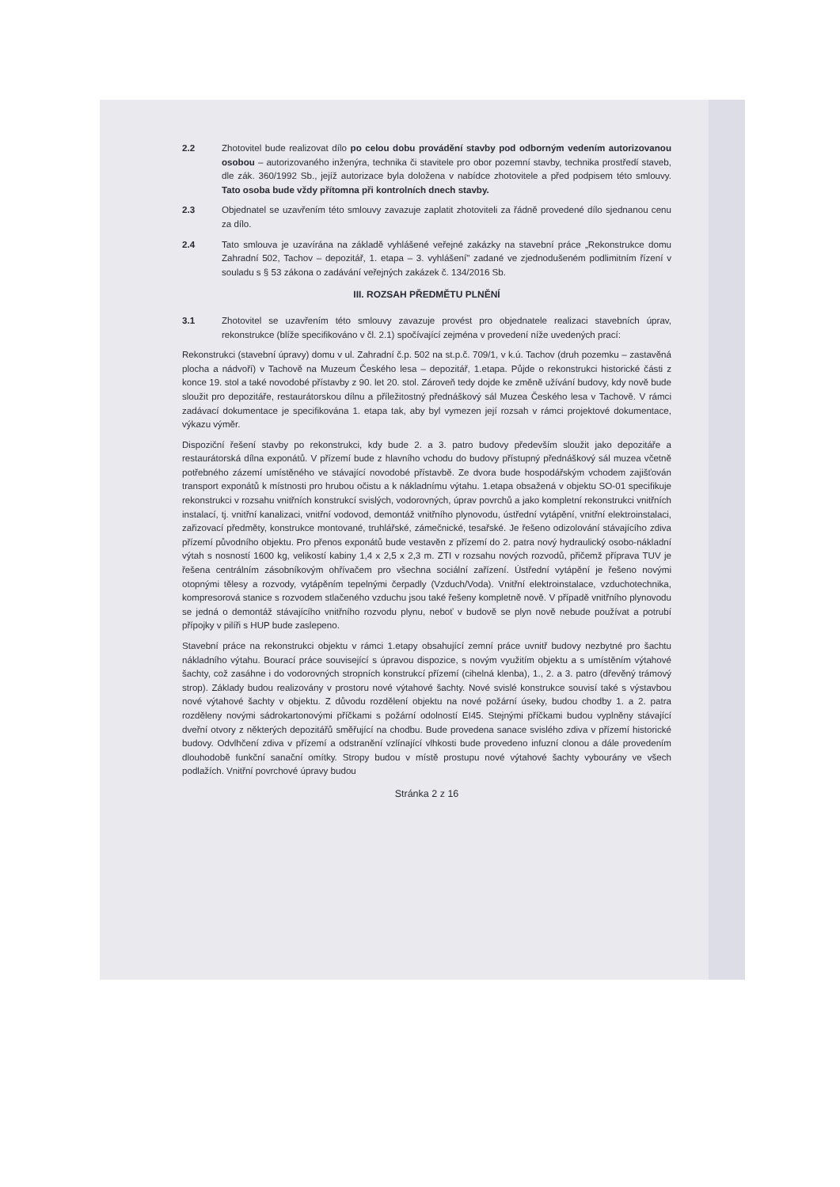2.2 Zhotovitel bude realizovat dílo po celou dobu provádění stavby pod odborným vedením autorizovanou osobou – autorizovaného inženýra, technika či stavitele pro obor pozemní stavby, technika prostředí staveb, dle zák. 360/1992 Sb., jejíž autorizace byla doložena v nabídce zhotovitele a před podpisem této smlouvy. Tato osoba bude vždy přítomna při kontrolních dnech stavby.
2.3 Objednatel se uzavřením této smlouvy zavazuje zaplatit zhotoviteli za řádně provedené dílo sjednanou cenu za dílo.
2.4 Tato smlouva je uzavírána na základě vyhlášené veřejné zakázky na stavební práce „Rekonstrukce domu Zahradní 502, Tachov – depozitář, 1. etapa – 3. vyhlášení" zadané ve zjednodušeném podlimitním řízení v souladu s § 53 zákona o zadávání veřejných zakázek č. 134/2016 Sb.
III. ROZSAH PŘEDMĚTU PLNĚNÍ
3.1 Zhotovitel se uzavřením této smlouvy zavazuje provést pro objednatele realizaci stavebních úprav, rekonstrukce (blíže specifikováno v čl. 2.1) spočívající zejména v provedení níže uvedených prací:
Rekonstrukci (stavební úpravy) domu v ul. Zahradní č.p. 502 na st.p.č. 709/1, v k.ú. Tachov (druh pozemku – zastavěná plocha a nádvoří) v Tachově na Muzeum Českého lesa – depozitář, 1.etapa. Půjde o rekonstrukci historické části z konce 19. stol a také novodobé přístavby z 90. let 20. stol. Zároveň tedy dojde ke změně užívání budovy, kdy nově bude sloužit pro depozitáře, restaurátorskou dílnu a příležitostný přednáškový sál Muzea Českého lesa v Tachově. V rámci zadávací dokumentace je specifikována 1. etapa tak, aby byl vymezen její rozsah v rámci projektové dokumentace, výkazu výměr.
Dispoziční řešení stavby po rekonstrukci, kdy bude 2. a 3. patro budovy především sloužit jako depozitáře a restaurátorská dílna exponátů. V přízemí bude z hlavního vchodu do budovy přístupný přednáškový sál muzea včetně potřebného zázemí umístěného ve stávající novodobé přístavbě. Ze dvora bude hospodářským vchodem zajišťován transport exponátů k místnosti pro hrubou očistu a k nákladnímu výtahu. 1.etapa obsažená v objektu SO-01 specifikuje rekonstrukci v rozsahu vnitřních konstrukcí svislých, vodorovných, úprav povrchů a jako kompletní rekonstrukci vnitřních instalací, tj. vnitřní kanalizaci, vnitřní vodovod, demontáž vnitřního plynovodu, ústřední vytápění, vnitřní elektroinstalaci, zařizovací předměty, konstrukce montované, truhlářské, zámečnické, tesařské. Je řešeno odizolování stávajícího zdiva přízemí původního objektu. Pro přenos exponátů bude vestavěn z přízemí do 2. patra nový hydraulický osobo-nákladní výtah s nosností 1600 kg, velikostí kabiny 1,4 x 2,5 x 2,3 m. ZTI v rozsahu nových rozvodů, přičemž příprava TUV je řešena centrálním zásobníkovým ohřívačem pro všechna sociální zařízení. Ústřední vytápění je řešeno novými otopnými tělesy a rozvody, vytápěním tepelnými čerpadly (Vzduch/Voda). Vnitřní elektroinstalace, vzduchotechnika, kompresorová stanice s rozvodem stlačeného vzduchu jsou také řešeny kompletně nově. V případě vnitřního plynovodu se jedná o demontáž stávajícího vnitřního rozvodu plynu, neboť v budově se plyn nově nebude používat a potrubí přípojky v pilíři s HUP bude zaslepeno.
Stavební práce na rekonstrukci objektu v rámci 1.etapy obsahující zemní práce uvnitř budovy nezbytné pro šachtu nákladního výtahu. Bourací práce související s úpravou dispozice, s novým využitím objektu a s umístěním výtahové šachty, což zasáhne i do vodorovných stropních konstrukcí přízemí (cihelná klenba), 1., 2. a 3. patro (dřevěný trámový strop). Základy budou realizovány v prostoru nové výtahové šachty. Nové svislé konstrukce souvisí také s výstavbou nové výtahové šachty v objektu. Z důvodu rozdělení objektu na nové požární úseky, budou chodby 1. a 2. patra rozděleny novými sádrokartonovými příčkami s požární odolností EI45. Stejnými příčkami budou vyplněny stávající dveřní otvory z některých depozitářů směřující na chodbu. Bude provedena sanace svislého zdiva v přízemí historické budovy. Odvlhčení zdiva v přízemí a odstranění vzlínající vlhkosti bude provedeno infuzní clonou a dále provedením dlouhodobě funkční sanační omítky. Stropy budou v místě prostupu nové výtahové šachty vybourány ve všech podlažích. Vnitřní povrchové úpravy budou
Stránka 2 z 16